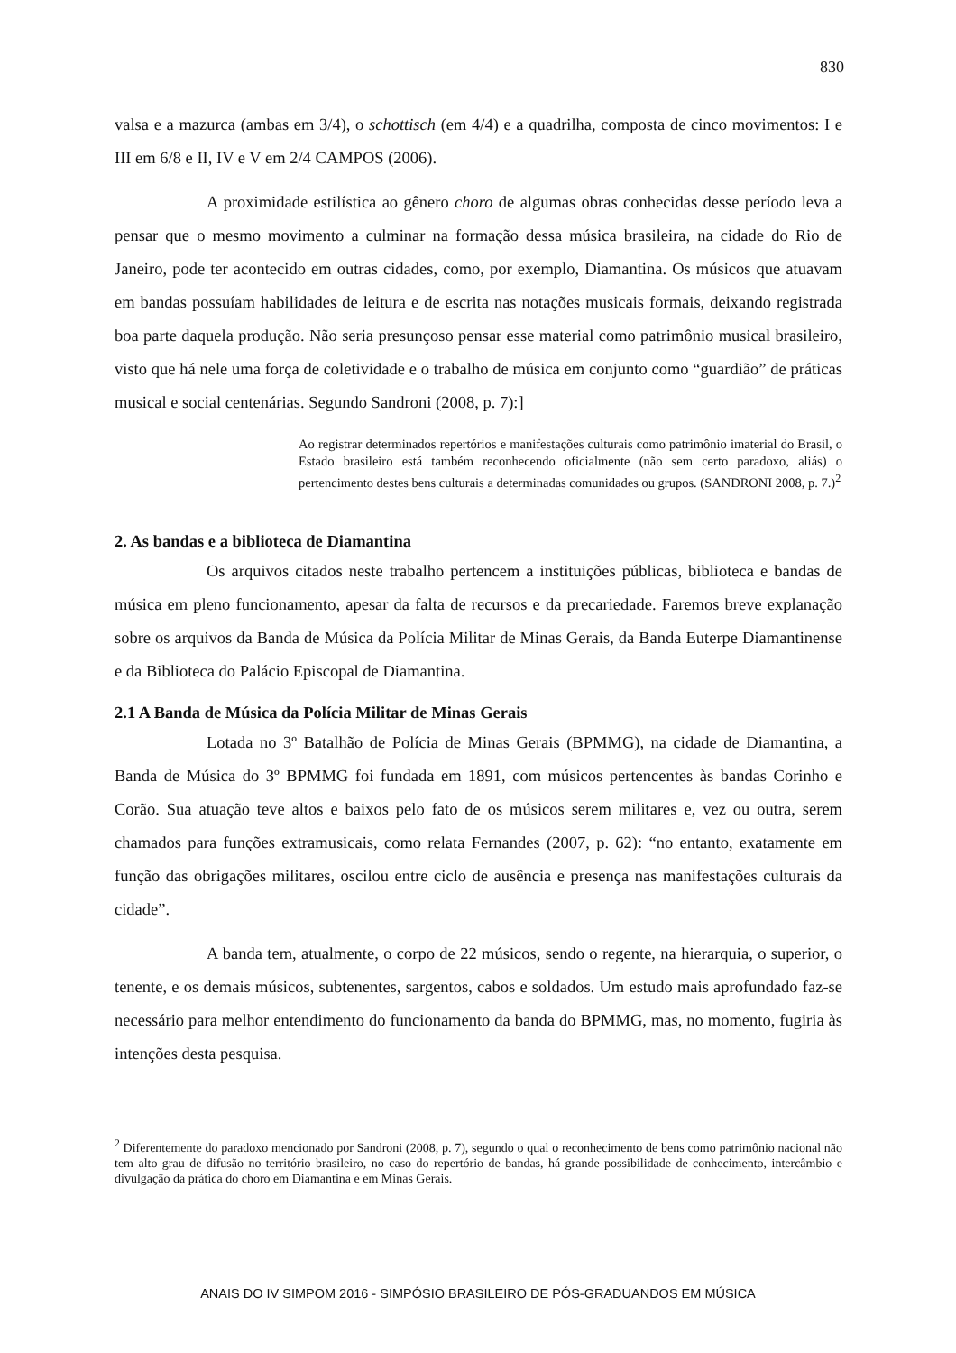830
valsa e a mazurca (ambas em 3/4), o schottisch (em 4/4) e a quadrilha, composta de cinco movimentos: I e III em 6/8 e II, IV e V em 2/4 CAMPOS (2006).
A proximidade estilística ao gênero choro de algumas obras conhecidas desse período leva a pensar que o mesmo movimento a culminar na formação dessa música brasileira, na cidade do Rio de Janeiro, pode ter acontecido em outras cidades, como, por exemplo, Diamantina. Os músicos que atuavam em bandas possuíam habilidades de leitura e de escrita nas notações musicais formais, deixando registrada boa parte daquela produção. Não seria presunçoso pensar esse material como patrimônio musical brasileiro, visto que há nele uma força de coletividade e o trabalho de música em conjunto como “guardião” de práticas musical e social centenárias. Segundo Sandroni (2008, p. 7):]
Ao registrar determinados repertórios e manifestações culturais como patrimônio imaterial do Brasil, o Estado brasileiro está também reconhecendo oficialmente (não sem certo paradoxo, aliás) o pertencimento destes bens culturais a determinadas comunidades ou grupos. (SANDRONI 2008, p. 7.)<sup>2</sup>
2. As bandas e a biblioteca de Diamantina
Os arquivos citados neste trabalho pertencem a instituições públicas, biblioteca e bandas de música em pleno funcionamento, apesar da falta de recursos e da precariedade. Faremos breve explanação sobre os arquivos da Banda de Música da Polícia Militar de Minas Gerais, da Banda Euterpe Diamantinense e da Biblioteca do Palácio Episcopal de Diamantina.
2.1 A Banda de Música da Polícia Militar de Minas Gerais
Lotada no 3º Batalhão de Polícia de Minas Gerais (BPMMG), na cidade de Diamantina, a Banda de Música do 3º BPMMG foi fundada em 1891, com músicos pertencentes às bandas Corinho e Corão. Sua atuação teve altos e baixos pelo fato de os músicos serem militares e, vez ou outra, serem chamados para funções extramusicais, como relata Fernandes (2007, p. 62): “no entanto, exatamente em função das obrigações militares, oscilou entre ciclo de ausência e presença nas manifestações culturais da cidade”.
A banda tem, atualmente, o corpo de 22 músicos, sendo o regente, na hierarquia, o superior, o tenente, e os demais músicos, subtenentes, sargentos, cabos e soldados. Um estudo mais aprofundado faz-se necessário para melhor entendimento do funcionamento da banda do BPMMG, mas, no momento, fugiria às intenções desta pesquisa.
<sup>2</sup> Diferentemente do paradoxo mencionado por Sandroni (2008, p. 7), segundo o qual o reconhecimento de bens como patrimônio nacional não tem alto grau de difusão no território brasileiro, no caso do repertório de bandas, há grande possibilidade de conhecimento, intercâmbio e divulgação da prática do choro em Diamantina e em Minas Gerais.
ANAIS DO IV SIMPOM 2016 - SIMPÓSIO BRASILEIRO DE PÓS-GRADUANDOS EM MÚSICA